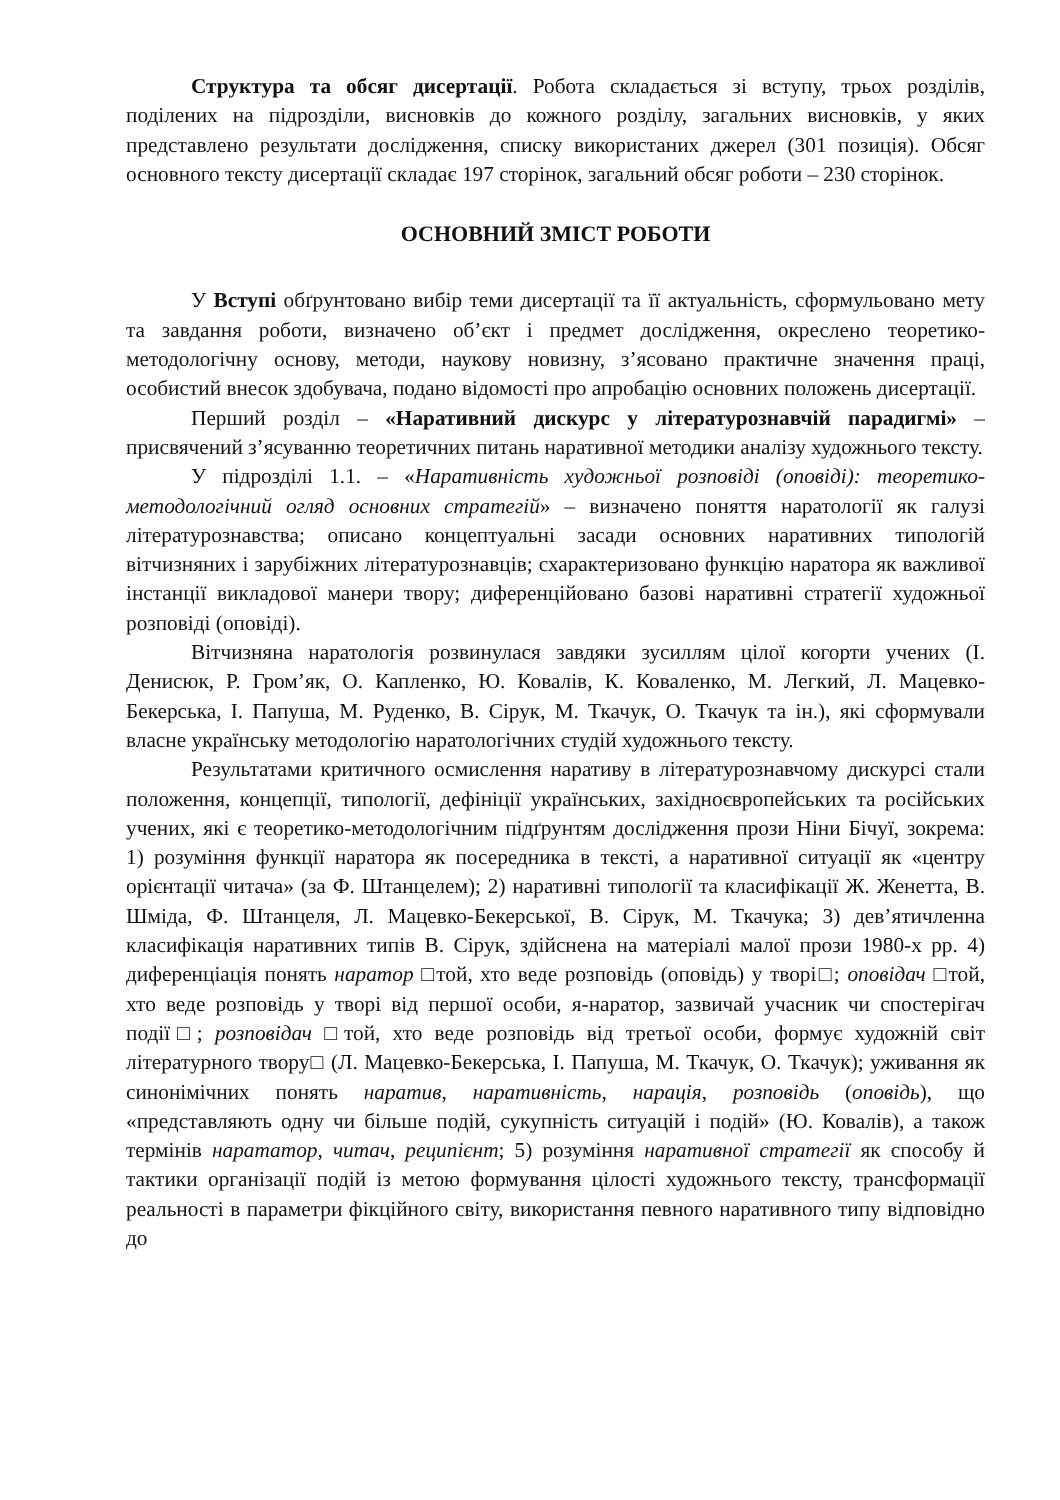Структура та обсяг дисертації. Робота складається зі вступу, трьох розділів, поділених на підрозділи, висновків до кожного розділу, загальних висновків, у яких представлено результати дослідження, списку використаних джерел (301 позиція). Обсяг основного тексту дисертації складає 197 сторінок, загальний обсяг роботи – 230 сторінок.
ОСНОВНИЙ ЗМІСТ РОБОТИ
У Вступі обґрунтовано вибір теми дисертації та її актуальність, сформульовано мету та завдання роботи, визначено об’єкт і предмет дослідження, окреслено теоретико-методологічну основу, методи, наукову новизну, з’ясовано практичне значення праці, особистий внесок здобувача, подано відомості про апробацію основних положень дисертації.
Перший розділ – «Наративний дискурс у літературознавчій парадигмі» – присвячений з’ясуванню теоретичних питань наративної методики аналізу художнього тексту.
У підрозділі 1.1. – «Наративність художньої розповіді (оповіді): теоретико-методологічний огляд основних стратегій» – визначено поняття наратології як галузі літературознавства; описано концептуальні засади основних наративних типологій вітчизняних і зарубіжних літературознавців; схарактеризовано функцію наратора як важливої інстанції викладової манери твору; диференційовано базові наративні стратегії художньої розповіді (оповіді).
Вітчизняна наратологія розвинулася завдяки зусиллям цілої когорти учених (І. Денисюк, Р. Гром’як, О. Капленко, Ю. Ковалів, К. Коваленко, М. Легкий, Л. Мацевко-Бекерська, І. Папуша, М. Руденко, В. Сірук, М. Ткачук, О. Ткачук та ін.), які сформували власне українську методологію наратологічних студій художнього тексту.
Результатами критичного осмислення наративу в літературознавчому дискурсі стали положення, концепції, типології, дефініції українських, західноєвропейських та російських учених, які є теоретико-методологічним підґрунтям дослідження прози Ніни Бічуї, зокрема: 1) розуміння функції наратора як посередника в тексті, а наративної ситуації як «центру орієнтації читача» (за Ф. Штанцелем); 2) наративні типології та класифікації Ж. Женетта, В. Шміда, Ф. Штанцеля, Л. Мацевко-Бекерської, В. Сірук, М. Ткачука; 3) дев’ятичленна класифікація наративних типів В. Сірук, здійснена на матеріалі малої прози 1980-х рр. 4) диференціація понять наратор □той, хто веде розповідь (оповідь) у творі□; оповідач □той, хто веде розповідь у творі від першої особи, я-наратор, зазвичай учасник чи спостерігач події□; розповідач □той, хто веде розповідь від третьої особи, формує художній світ літературного твору□ (Л. Мацевко-Бекерська, І. Папуша, М. Ткачук, О. Ткачук); уживання як синонімічних понять наратив, наративність, нарація, розповідь (оповідь), що «представляють одну чи більше подій, сукупність ситуацій і подій» (Ю. Ковалів), а також термінів нарататор, читач, реципієнт; 5) розуміння наративної стратегії як способу й тактики організації подій із метою формування цілості художнього тексту, трансформації реальності в параметри фікційного світу, використання певного наративного типу відповідно до